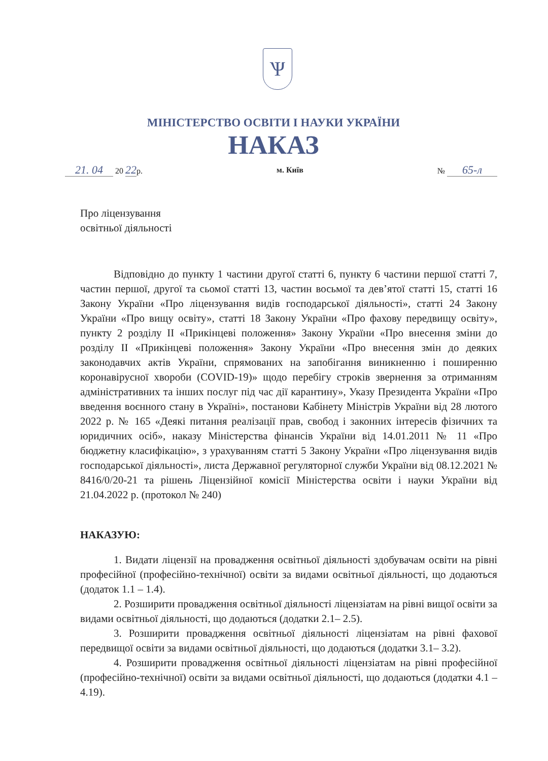Ѱ
МІНІСТЕРСТВО ОСВІТИ І НАУКИ УКРАЇНИ
НАКАЗ
21. 04 20 22р. м. Київ № 65-л
Про ліцензування
освітньої діяльності
Відповідно до пункту 1 частини другої статті 6, пункту 6 частини першої статті 7, частин першої, другої та сьомої статті 13, частин восьмої та дев’ятої статті 15, статті 16 Закону України «Про ліцензування видів господарської діяльності», статті 24 Закону України «Про вищу освіту», статті 18 Закону України «Про фахову передвищу освіту», пункту 2 розділу II «Прикінцеві положення» Закону України «Про внесення зміни до розділу II «Прикінцеві положення» Закону України «Про внесення змін до деяких законодавчих актів України, спрямованих на запобігання виникненню і поширенню коронавірусної хвороби (COVID-19)» щодо перебігу строків звернення за отриманням адміністративних та інших послуг під час дії карантину», Указу Президента України «Про введення воєнного стану в Україні», постанови Кабінету Міністрів України від 28 лютого 2022 р. № 165 «Деякі питання реалізації прав, свобод і законних інтересів фізичних та юридичних осіб», наказу Міністерства фінансів України від 14.01.2011 № 11 «Про бюджетну класифікацію», з урахуванням статті 5 Закону України «Про ліцензування видів господарської діяльності», листа Державної регуляторної служби України від 08.12.2021 № 8416/0/20-21 та рішень Ліцензійної комісії Міністерства освіти і науки України від 21.04.2022 р. (протокол № 240)
НАКАЗУЮ:
1. Видати ліцензії на провадження освітньої діяльності здобувачам освіти на рівні професійної (професійно-технічної) освіти за видами освітньої діяльності, що додаються (додаток 1.1 – 1.4).
2. Розширити провадження освітньої діяльності ліцензіатам на рівні вищої освіти за видами освітньої діяльності, що додаються (додатки 2.1– 2.5).
3. Розширити провадження освітньої діяльності ліцензіатам на рівні фахової передвищої освіти за видами освітньої діяльності, що додаються (додатки 3.1– 3.2).
4. Розширити провадження освітньої діяльності ліцензіатам на рівні професійної (професійно-технічної) освіти за видами освітньої діяльності, що додаються (додатки 4.1 – 4.19).